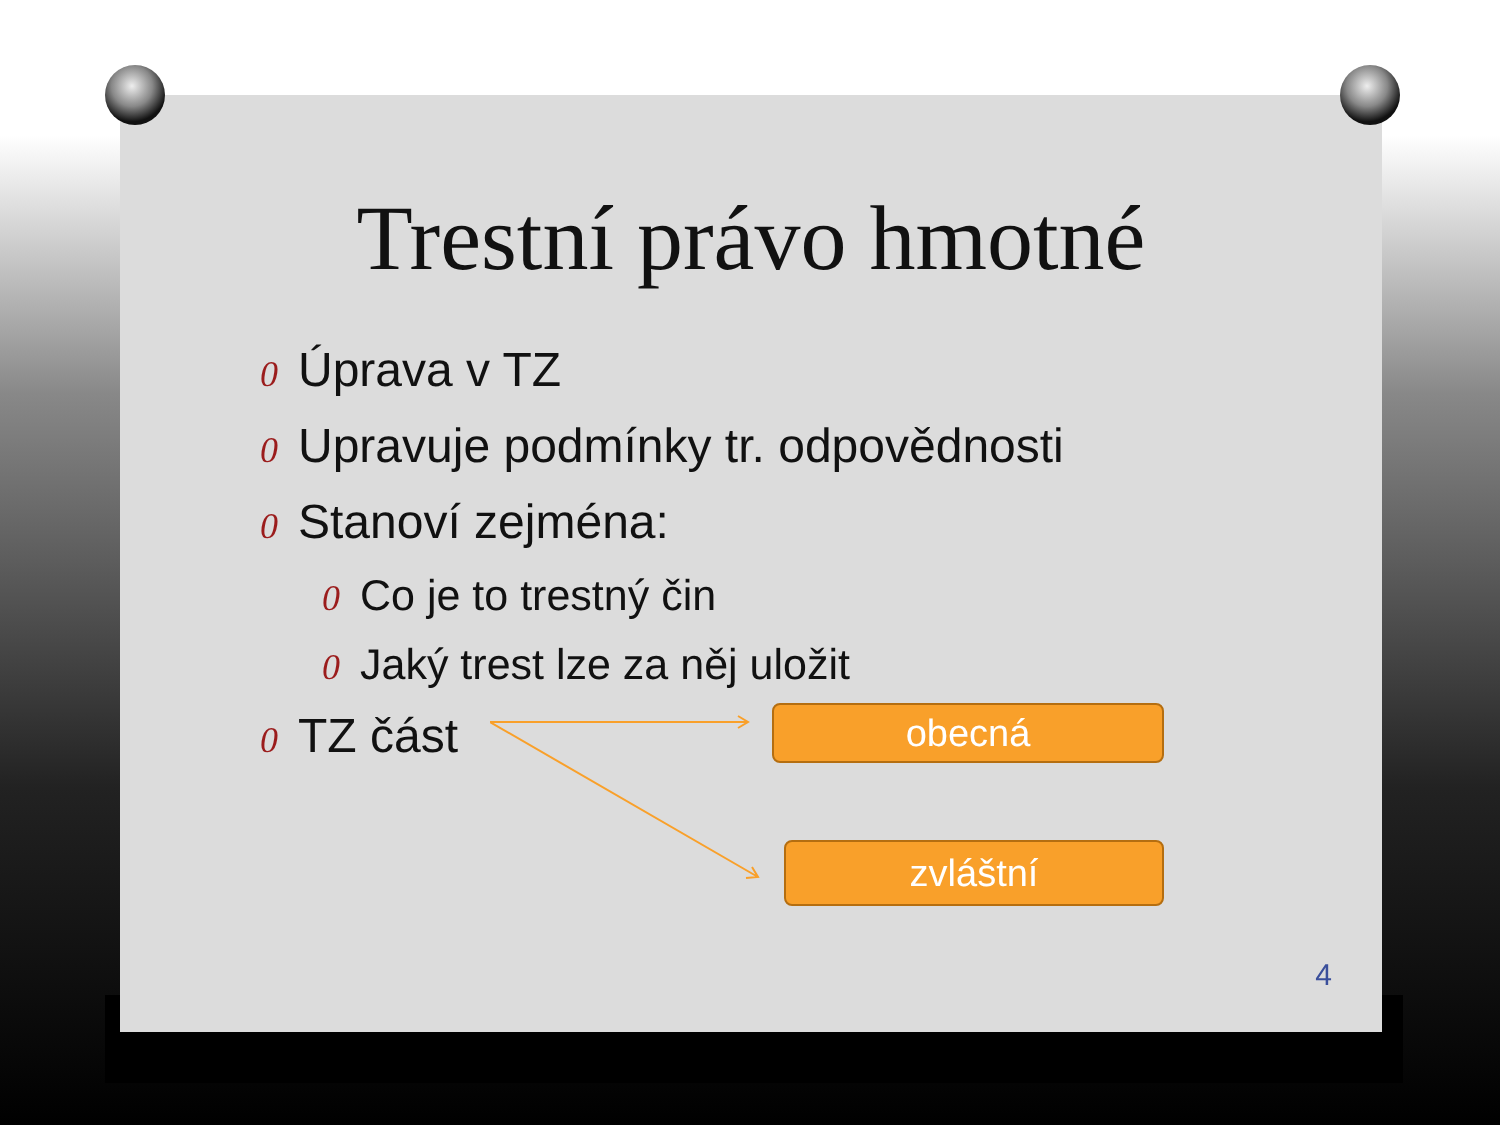Trestní právo hmotné
0 Úprava v TZ
0 Upravuje podmínky tr. odpovědnosti
0 Stanoví zejména:
0 Co je to trestný čin
0 Jaký trest lze za něj uložit
0 TZ část
obecná
zvláštní
4